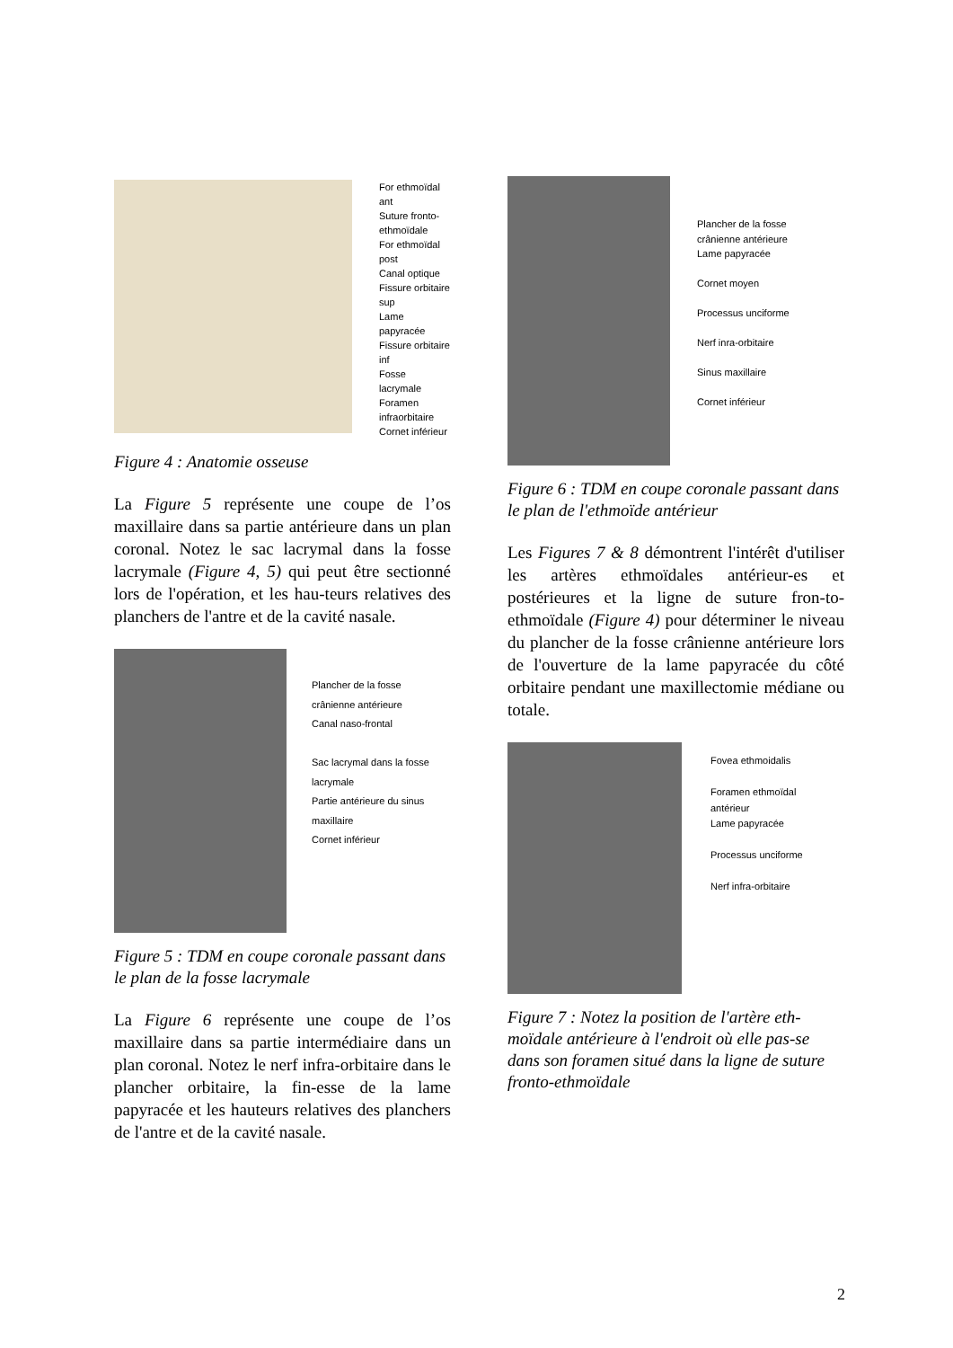For ethmoïdal ant
Suture fronto-
ethmoïdale
For ethmoïdal post
Canal optique
Fissure orbitaire sup
Lame papyracée
Fissure orbitaire inf
Fosse lacrymale
Foramen
infraorbitaire
Cornet inférieur
Figure 4 : Anatomie osseuse
La Figure 5 représente une coupe de l’os maxillaire dans sa partie antérieure dans un plan coronal. Notez le sac lacrymal dans la fosse lacrymale (Figure 4, 5) qui peut être sectionné lors de l'opération, et les hau-teurs relatives des planchers de l'antre et de la cavité nasale.
Plancher de la fosse
crânienne antérieure
Canal naso-frontal
Sac lacrymal dans la fosse
lacrymale
Partie antérieure du sinus
maxillaire
Cornet inférieur
Figure 5 : TDM en coupe coronale passant dans le plan de la fosse lacrymale
La Figure 6 représente une coupe de l’os maxillaire dans sa partie intermédiaire dans un plan coronal. Notez le nerf infra-orbitaire dans le plancher orbitaire, la fin-esse de la lame papyracée et les hauteurs relatives des planchers de l'antre et de la cavité nasale.
Plancher de la fosse
crânienne antérieure
Lame papyracée
Cornet moyen
Processus unciforme
Nerf inra-orbitaire
Sinus maxillaire
Cornet inférieur
Figure 6 : TDM en coupe coronale passant dans le plan de l'ethmoïde antérieur
Les Figures 7 & 8 démontrent l'intérêt d'utiliser les artères ethmoïdales antérieur-es et postérieures et la ligne de suture fron-to-ethmoïdale (Figure 4) pour déterminer le niveau du plancher de la fosse crânienne antérieure lors de l'ouverture de la lame papyracée du côté orbitaire pendant une maxillectomie médiane ou totale.
Fovea ethmoidalis
Foramen ethmoïdal
antérieur
Lame papyracée
Processus unciforme
Nerf infra-orbitaire
Figure 7 : Notez la position de l'artère eth-moïdale antérieure à l'endroit où elle pas-se dans son foramen situé dans la ligne de suture fronto-ethmoïdale
2